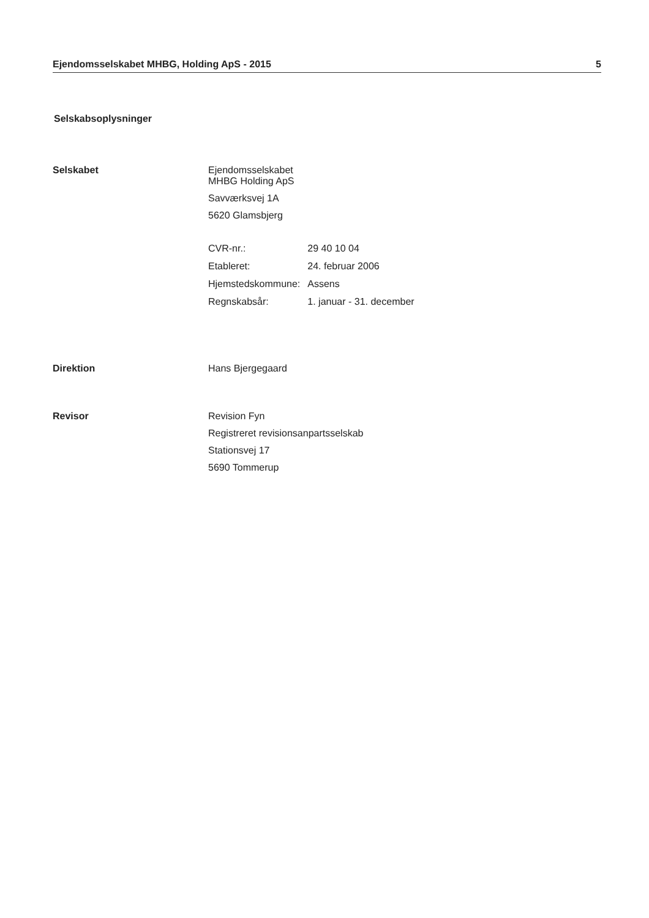Ejendomsselskabet MHBG, Holding ApS - 2015 5
Selskabsoplysninger
Selskabet Ejendomsselskabet
MHBG Holding ApS
Savværksvej 1A
5620 Glamsbjerg
| CVR-nr.: | 29 40 10 04 |
| Etableret: | 24. februar 2006 |
| Hjemstedskommune: | Assens |
| Regnskabsår: | 1. januar - 31. december |
Direktion Hans Bjergegaard
Revisor Revision Fyn
Registreret revisionsanpartsselskab
Stationsvej 17
5690 Tommerup